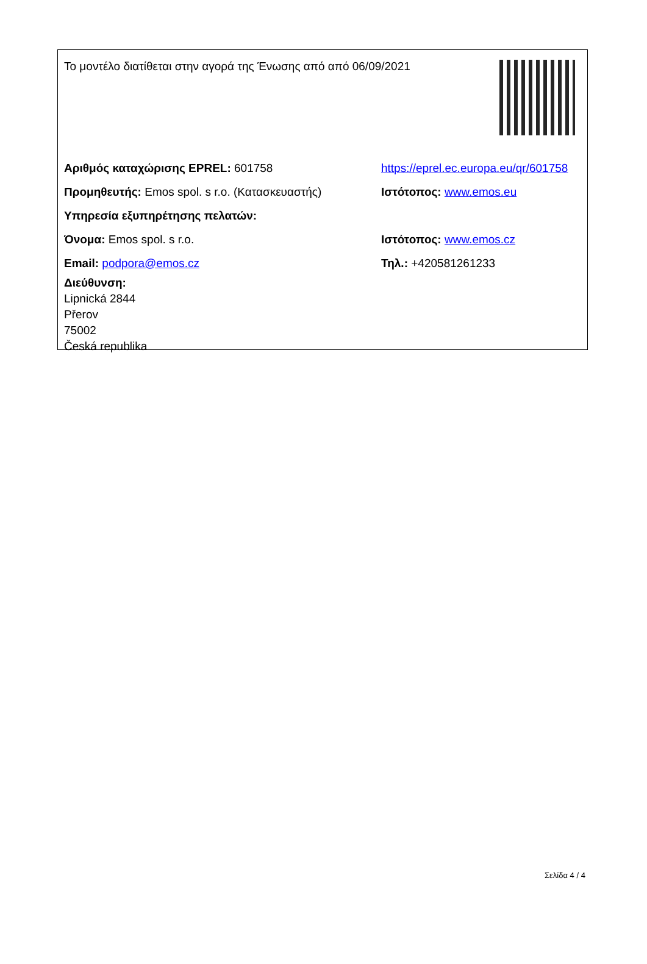Το μοντέλο διατίθεται στην αγορά της Ένωσης από από 06/09/2021
Αριθμός καταχώρισης EPREL: 601758
https://eprel.ec.europa.eu/qr/601758
Προμηθευτής: Emos spol. s r.o. (Κατασκευαστής)
Ιστότοπος: www.emos.eu
Υπηρεσία εξυπηρέτησης πελατών:
Όνομα: Emos spol. s r.o. Ιστότοπος: www.emos.cz
Email: podpora@emos.cz Τηλ.: +420581261233
Διεύθυνση:
Lipnická 2844
Přerov
75002
Česká republika
Σελίδα 4 / 4